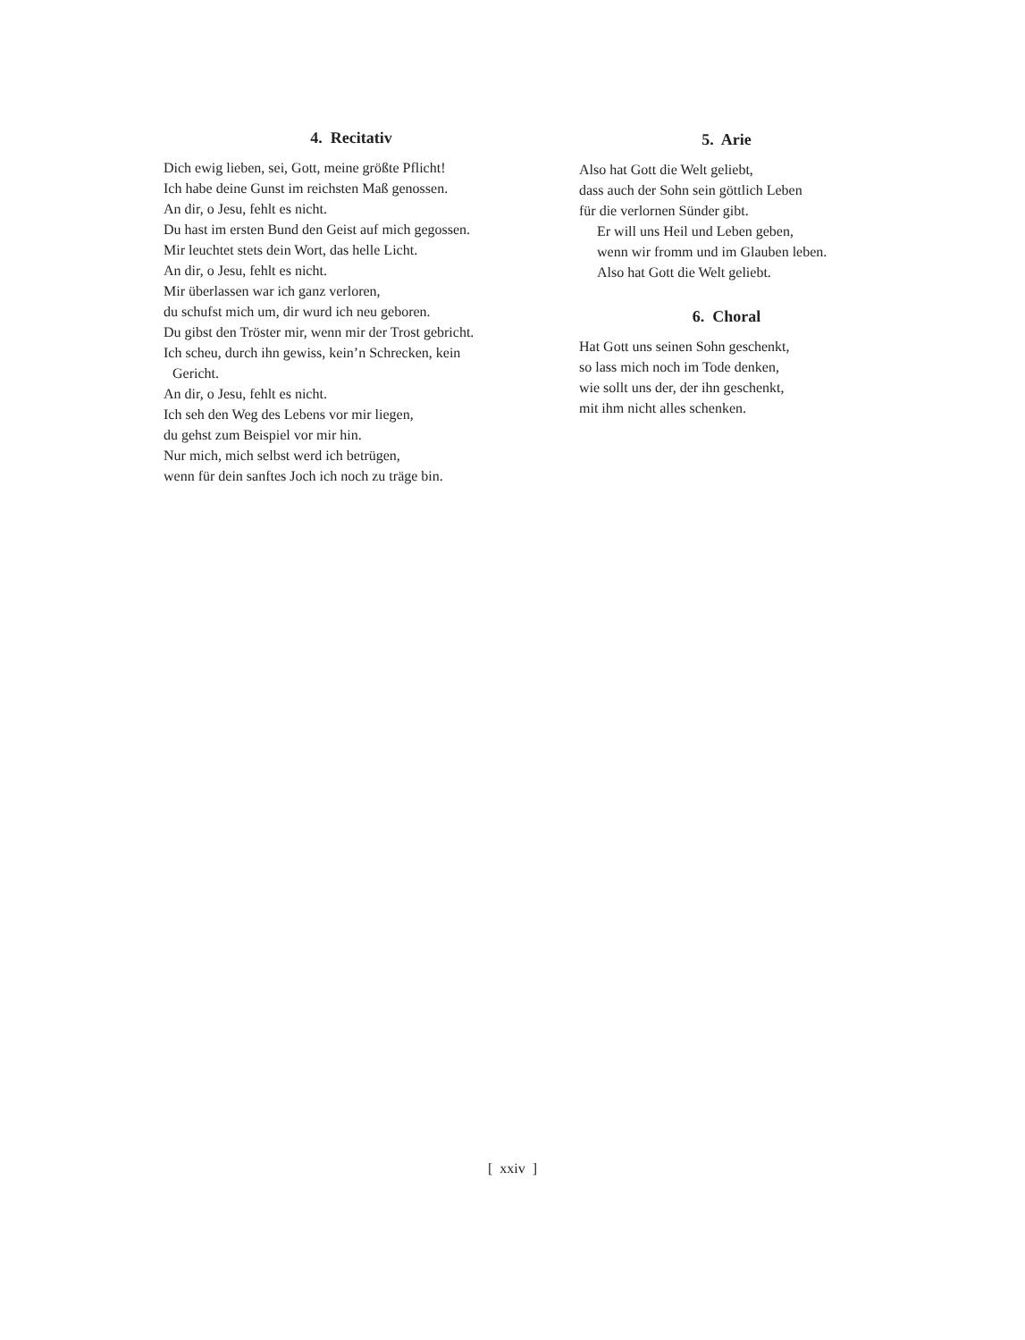4. Recitativ
Dich ewig lieben, sei, Gott, meine größte Pflicht!
Ich habe deine Gunst im reichsten Maß genossen.
An dir, o Jesu, fehlt es nicht.
Du hast im ersten Bund den Geist auf mich gegossen.
Mir leuchtet stets dein Wort, das helle Licht.
An dir, o Jesu, fehlt es nicht.
Mir überlassen war ich ganz verloren,
du schufst mich um, dir wurd ich neu geboren.
Du gibst den Tröster mir, wenn mir der Trost gebricht.
Ich scheu, durch ihn gewiss, kein’n Schrecken, kein
Gericht.
An dir, o Jesu, fehlt es nicht.
Ich seh den Weg des Lebens vor mir liegen,
du gehst zum Beispiel vor mir hin.
Nur mich, mich selbst werd ich betrügen,
wenn für dein sanftes Joch ich noch zu träge bin.
5. Arie
Also hat Gott die Welt geliebt,
dass auch der Sohn sein göttlich Leben
für die verlornen Sünder gibt.
Er will uns Heil und Leben geben,
wenn wir fromm und im Glauben leben.
Also hat Gott die Welt geliebt.
6. Choral
Hat Gott uns seinen Sohn geschenkt,
so lass mich noch im Tode denken,
wie sollt uns der, der ihn geschenkt,
mit ihm nicht alles schenken.
[ xxiv ]